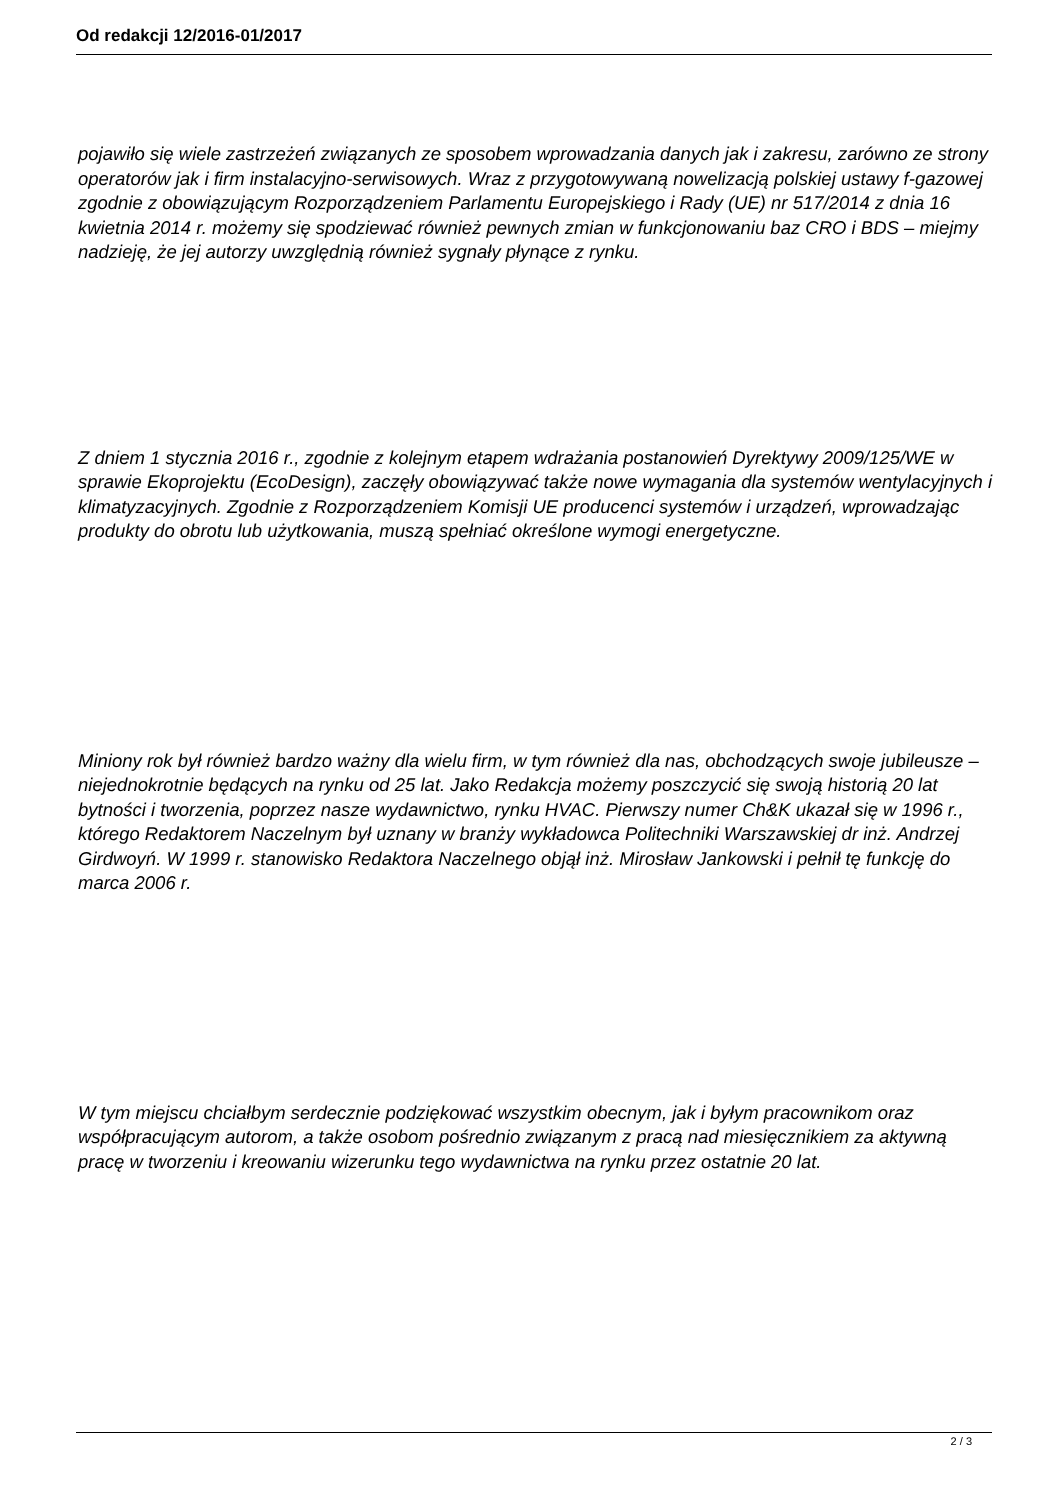Od redakcji 12/2016-01/2017
pojawiło się wiele zastrzeżeń związanych ze sposobem wprowadzania danych jak i zakresu, zarówno ze strony operatorów jak i firm instalacyjno-serwisowych. Wraz z przygotowywaną nowelizacją polskiej ustawy f-gazowej zgodnie z obowiązującym Rozporządzeniem Parlamentu Europejskiego i Rady (UE) nr 517/2014 z dnia 16 kwietnia 2014 r. możemy się spodziewać również pewnych zmian w funkcjonowaniu baz CRO i BDS – miejmy nadzieję, że jej autorzy uwzględnią również sygnały płynące z rynku.
Z dniem 1 stycznia 2016 r., zgodnie z kolejnym etapem wdrażania postanowień Dyrektywy 2009/125/WE w sprawie Ekoprojektu (EcoDesign), zaczęły obowiązywać także nowe wymagania dla systemów wentylacyjnych i klimatyzacyjnych. Zgodnie z Rozporządzeniem Komisji UE producenci systemów i urządzeń, wprowadzając produkty do obrotu lub użytkowania, muszą spełniać określone wymogi energetyczne.
Miniony rok był również bardzo ważny dla wielu firm, w tym również dla nas, obchodzących swoje jubileusze – niejednokrotnie będących na rynku od 25 lat. Jako Redakcja możemy poszczycić się swoją historią 20 lat bytności i tworzenia, poprzez nasze wydawnictwo, rynku HVAC. Pierwszy numer Ch&K ukazał się w 1996 r., którego Redaktorem Naczelnym był uznany w branży wykładowca Politechniki Warszawskiej dr inż. Andrzej Girdwoyń. W 1999 r. stanowisko Redaktora Naczelnego objął inż. Mirosław Jankowski i pełnił tę funkcję do marca 2006 r.
W tym miejscu chciałbym serdecznie podziękować wszystkim obecnym, jak i byłym pracownikom oraz współpracującym autorom, a także osobom pośrednio związanym z pracą nad miesięcznikiem za aktywną pracę w tworzeniu i kreowaniu wizerunku tego wydawnictwa na rynku przez ostatnie 20 lat.
2 / 3